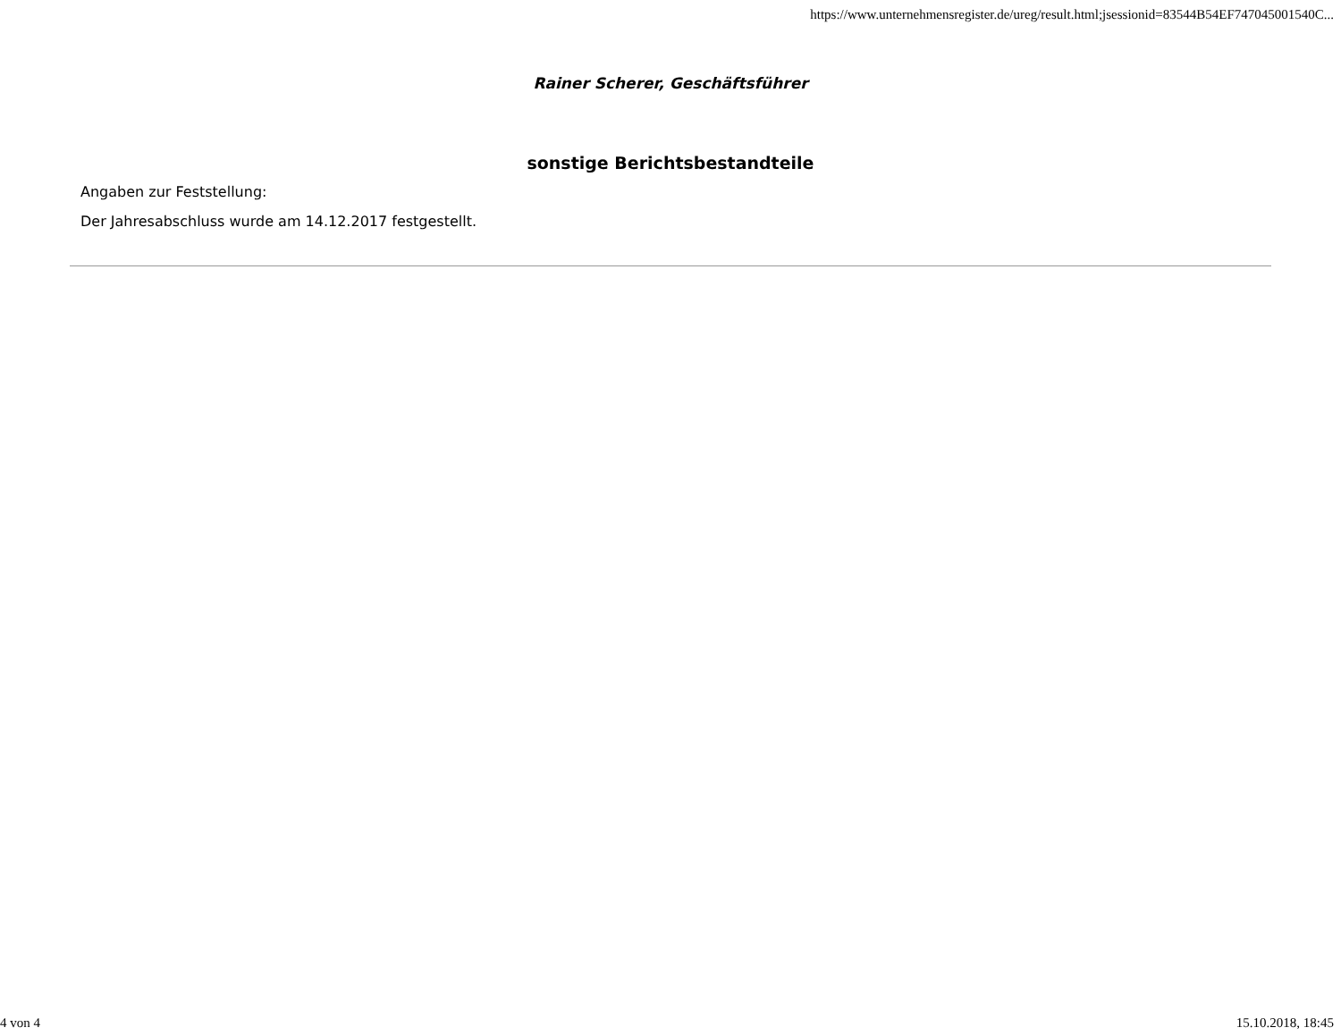https://www.unternehmensregister.de/ureg/result.html;jsessionid=83544B54EF747045001540C...
Rainer Scherer, Geschäftsführer
sonstige Berichtsbestandteile
Angaben zur Feststellung:
Der Jahresabschluss wurde am 14.12.2017 festgestellt.
4 von 4 15.10.2018, 18:45